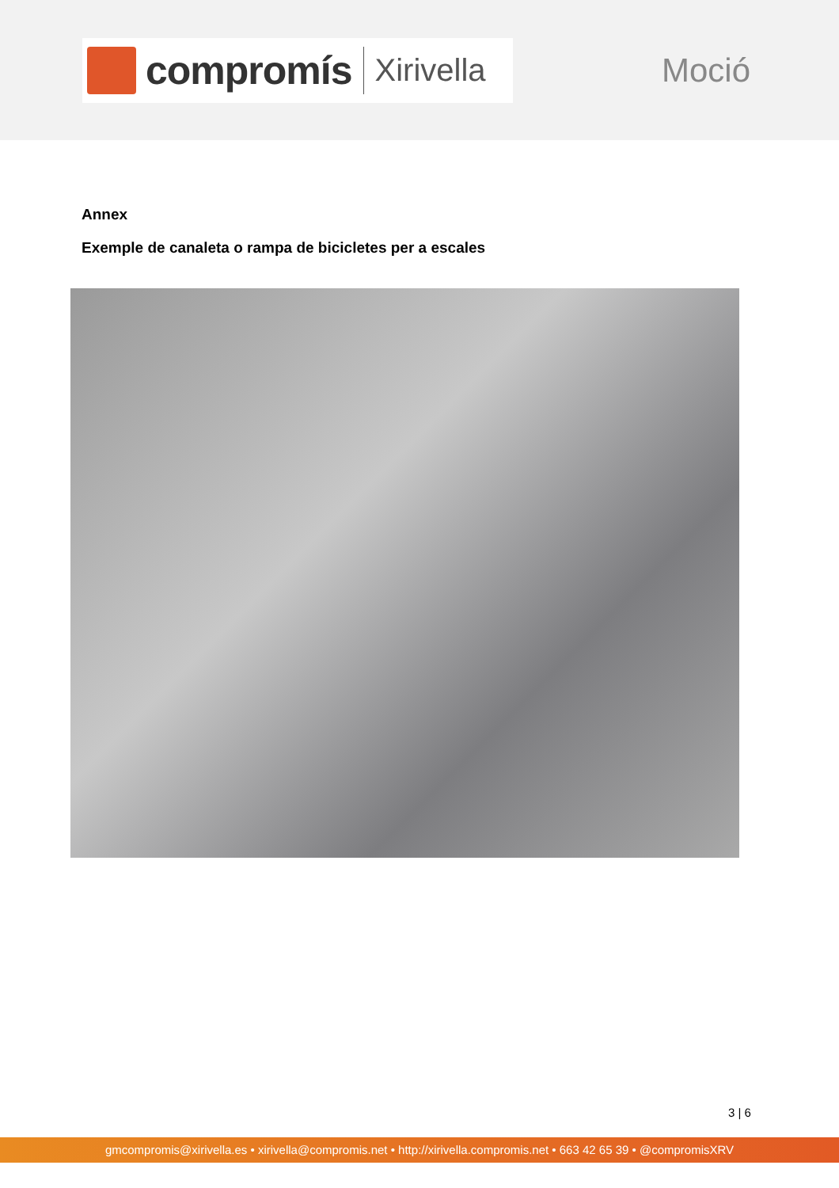compromís Xirivella
Moció
Annex
Exemple de canaleta o rampa de bicicletes per a escales
3 | 6
gmcompromis@xirivella.es • xirivella@compromis.net • http://xirivella.compromis.net • 663 42 65 39 • @compromisXRV